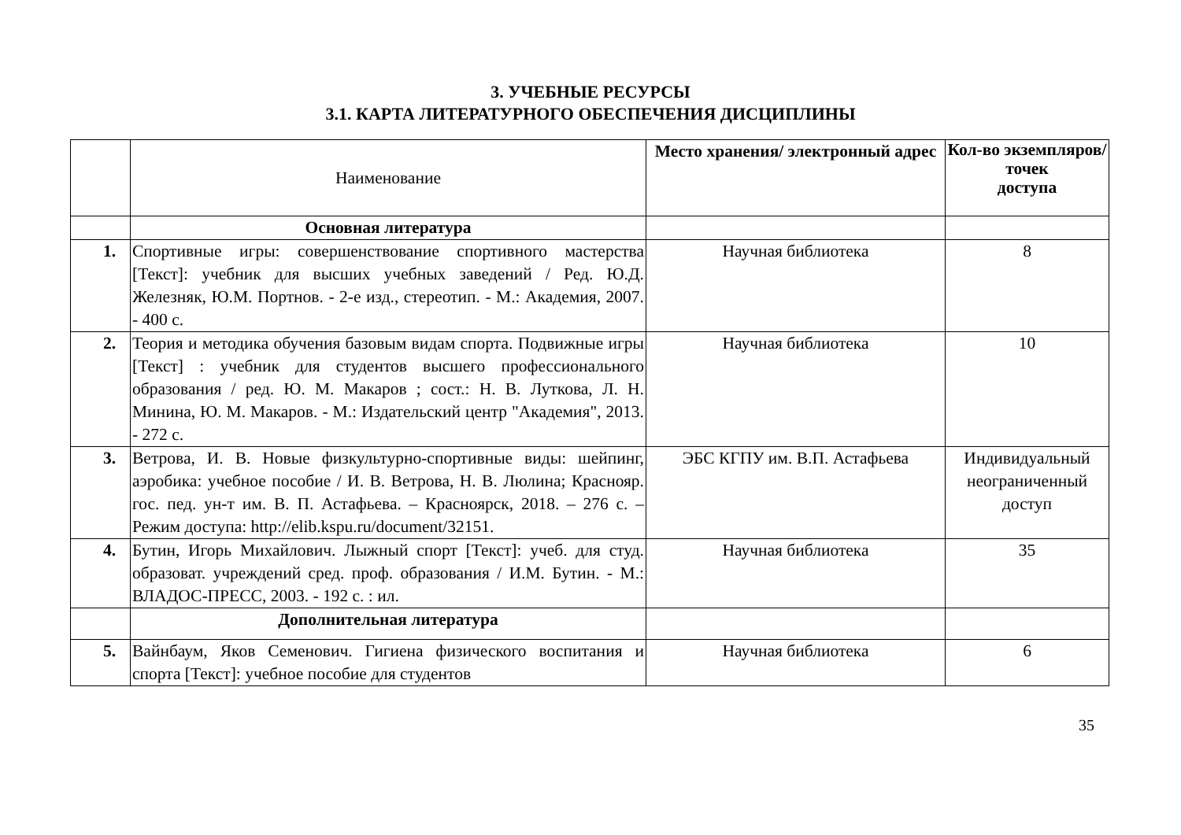3. УЧЕБНЫЕ РЕСУРСЫ
3.1. КАРТА ЛИТЕРАТУРНОГО ОБЕСПЕЧЕНИЯ ДИСЦИПЛИНЫ
| | Наименование | Место хранения/ электронный адрес | Кол-во экземпляров/точек доступа |
| --- | --- | --- | --- |
| | Основная литература | | |
| 1. | Спортивные игры: совершенствование спортивного мастерства [Текст]: учебник для высших учебных заведений / Ред. Ю.Д. Железняк, Ю.М. Портнов. - 2-е изд., стереотип. - М.: Академия, 2007. - 400 с. | Научная библиотека | 8 |
| 2. | Теория и методика обучения базовым видам спорта. Подвижные игры [Текст] : учебник для студентов высшего профессионального образования / ред. Ю. М. Макаров ; сост.: Н. В. Луткова, Л. Н. Минина, Ю. М. Макаров. - М.: Издательский центр "Академия", 2013. - 272 с. | Научная библиотека | 10 |
| 3. | Ветрова, И. В. Новые физкультурно-спортивные виды: шейпинг, аэробика: учебное пособие / И. В. Ветрова, Н. В. Люлина; Краснояр. гос. пед. ун-т им. В. П. Астафьева. – Красноярск, 2018. – 276 с. – Режим доступа: http://elib.kspu.ru/document/32151. | ЭБС КГПУ им. В.П. Астафьева | Индивидуальный неограниченный доступ |
| 4. | Бутин, Игорь Михайлович. Лыжный спорт [Текст]: учеб. для студ. образоват. учреждений сред. проф. образования / И.М. Бутин. - М.: ВЛАДОС-ПРЕСС, 2003. - 192 с. : ил. | Научная библиотека | 35 |
| | Дополнительная литература | | |
| 5. | Вайнбаум, Яков Семенович. Гигиена физического воспитания и спорта [Текст]: учебное пособие для студентов | Научная библиотека | 6 |
35